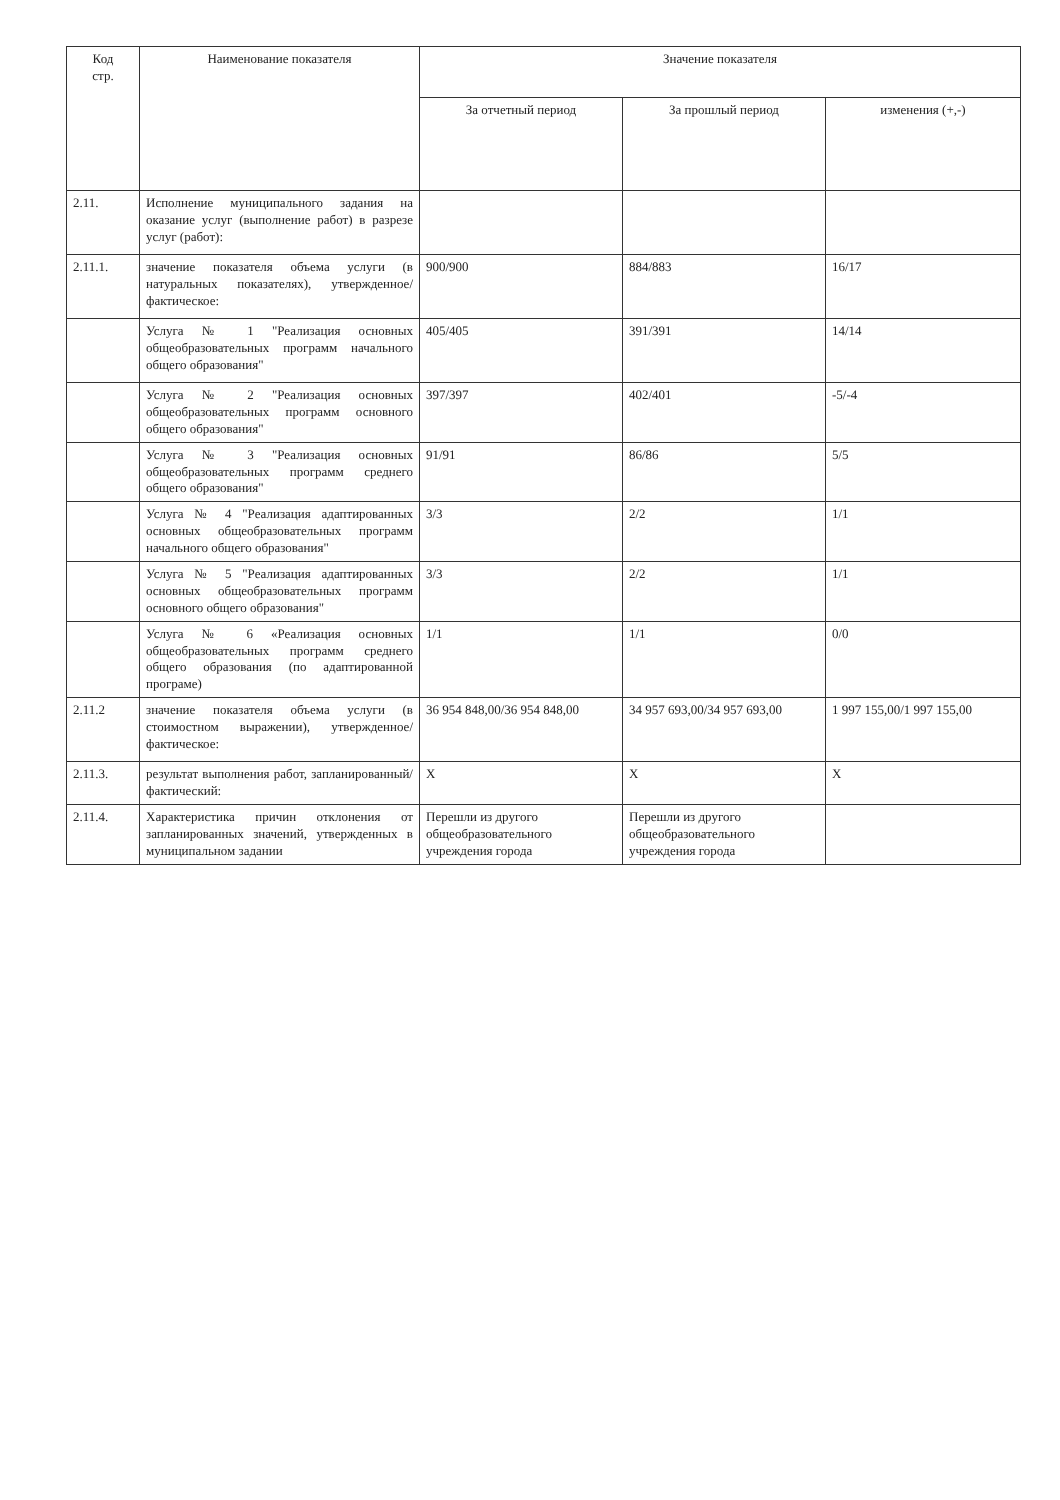| Код стр. | Наименование показателя | Значение показателя | | |
| --- | --- | --- | --- | --- |
| | | За отчетный период | За прошлый период | изменения (+,-) |
| 2.11. | Исполнение муниципального задания на оказание услуг (выполнение работ) в разрезе услуг (работ): | | | |
| 2.11.1. | значение показателя объема услуги (в натуральных показателях), утвержденное/фактическое: | 900/900 | 884/883 | 16/17 |
| | Услуга № 1 "Реализация основных общеобразовательных программ начального общего образования" | 405/405 | 391/391 | 14/14 |
| | Услуга № 2 "Реализация основных общеобразовательных программ основного общего образования" | 397/397 | 402/401 | -5/-4 |
| | Услуга № 3 "Реализация основных общеобразовательных программ среднего общего образования" | 91/91 | 86/86 | 5/5 |
| | Услуга № 4 "Реализация адаптированных основных общеобразовательных программ начального общего образования" | 3/3 | 2/2 | 1/1 |
| | Услуга № 5 "Реализация адаптированных основных общеобразовательных программ основного общего образования" | 3/3 | 2/2 | 1/1 |
| | Услуга № 6 «Реализация основных общеобразовательных программ среднего общего образования (по адаптированной програме) | 1/1 | 1/1 | 0/0 |
| 2.11.2 | значение показателя объема услуги (в стоимостном выражении), утвержденное/фактическое: | 36 954 848,00/36 954 848,00 | 34 957 693,00/34 957 693,00 | 1 997 155,00/1 997 155,00 |
| 2.11.3. | результат выполнения работ, запланированный/ фактический: | X | X | X |
| 2.11.4. | Характеристика причин отклонения от запланированных значений, утвержденных в муниципальном задании | Перешли из другого общеобразовательного учреждения города | Перешли из другого общеобразовательного учреждения города | |